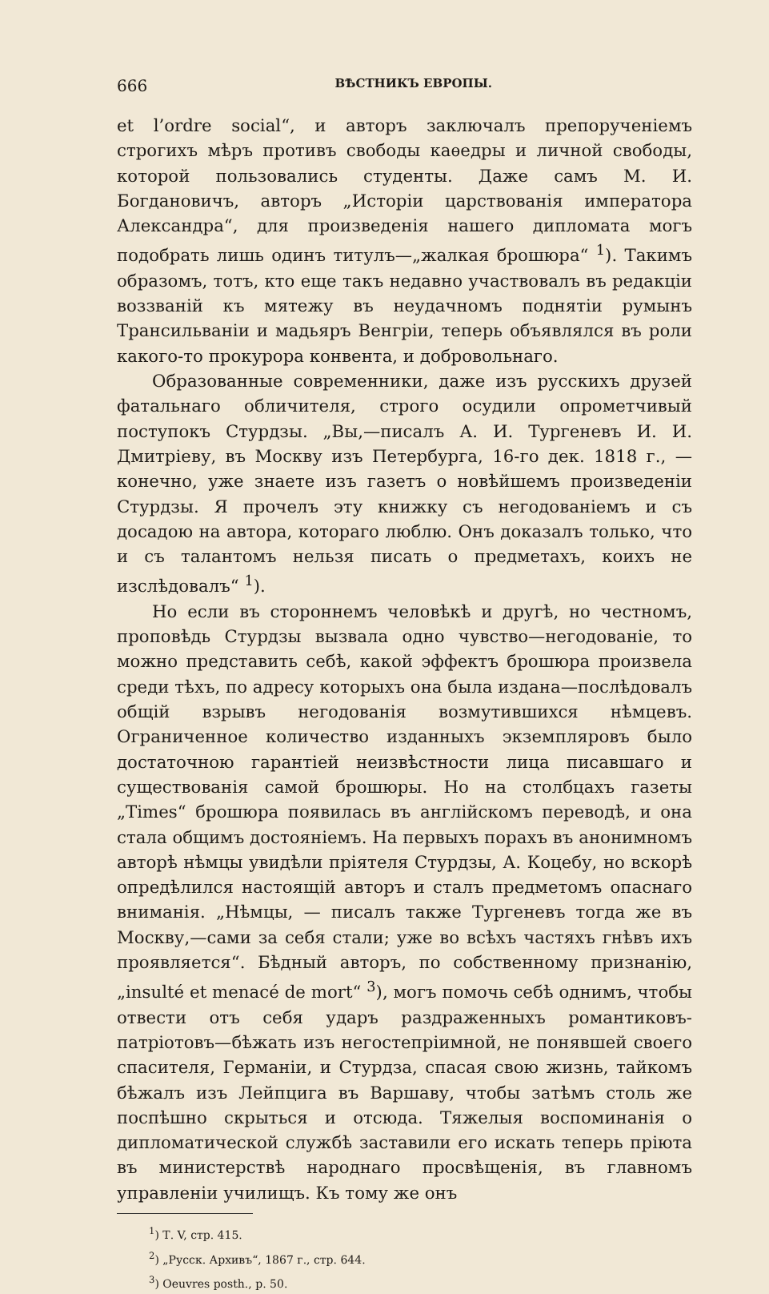666 ВѢСТНИКЪ ЕВРОПЫ.
et l’ordre social“, и авторъ заключалъ препорученіемъ строгихъ мѣръ противъ свободы каѳедры и личной свободы, которой пользовались студенты. Даже самъ М. И. Богдановичъ, авторъ „Исторіи царствованія императора Александра“, для произведенія нашего дипломата могъ подобрать лишь одинъ титулъ—„жалкая брошюра“ <sup>1</sup>). Такимъ образомъ, тотъ, кто еще такъ недавно участвовалъ въ редакціи воззваній къ мятежу въ неудачномъ поднятіи румынъ Трансильваніи и мадьяръ Венгріи, теперь объявлялся въ роли какого-то прокурора конвента, и добровольнаго.
Образованные современники, даже изъ русскихъ друзей фатальнаго обличителя, строго осудили опрометчивый поступокъ Стурдзы. „Вы,—писалъ А. И. Тургеневъ И. И. Дмитріеву, въ Москву изъ Петербурга, 16-го дек. 1818 г., — конечно, уже знаете изъ газетъ о новѣйшемъ произведеніи Стурдзы. Я прочелъ эту книжку съ негодованіемъ и съ досадою на автора, котораго люблю. Онъ доказалъ только, что и съ талантомъ нельзя писать о предметахъ, коихъ не изслѣдовалъ“ <sup>1</sup>).
Но если въ стороннемъ человѣкѣ и другѣ, но честномъ, проповѣдь Стурдзы вызвала одно чувство—негодованіе, то можно представить себѣ, какой эффектъ брошюра произвела среди тѣхъ, по адресу которыхъ она была издана—послѣдовалъ общій взрывъ негодованія возмутившихся нѣмцевъ. Ограниченное количество изданныхъ экземпляровъ было достаточною гарантіей неизвѣстности лица писавшаго и существованія самой брошюры. Но на столбцахъ газеты „Times“ брошюра появилась въ англійскомъ переводѣ, и она стала общимъ достояніемъ. На первыхъ порахъ въ анонимномъ авторѣ нѣмцы увидѣли пріятеля Стурдзы, А. Коцебу, но вскорѣ опредѣлился настоящій авторъ и сталъ предметомъ опаснаго вниманія. „Нѣмцы, — писалъ также Тургеневъ тогда же въ Москву,—сами за себя стали; уже во всѣхъ частяхъ гнѣвъ ихъ проявляется“. Бѣдный авторъ, по собственному признанію, „insulté et menacé de mort“ <sup>3</sup>), могъ помочь себѣ однимъ, чтобы отвести отъ себя ударъ раздраженныхъ романтиковъ-патріотовъ—бѣжать изъ негостепріимной, не понявшей своего спасителя, Германіи, и Стурдза, спасая свою жизнь, тайкомъ бѣжалъ изъ Лейпцига въ Варшаву, чтобы затѣмъ столь же поспѣшно скрыться и отсюда. Тяжелыя воспоминанія о дипломатической службѣ заставили его искать теперь пріюта въ министерствѣ народнаго просвѣщенія, въ главномъ управленіи училищъ. Къ тому же онъ
<sup>1</sup>) Т. V, стр. 415.
<sup>2</sup>) „Русск. Архивъ“, 1867 г., стр. 644.
<sup>3</sup>) Oeuvres posth., p. 50.